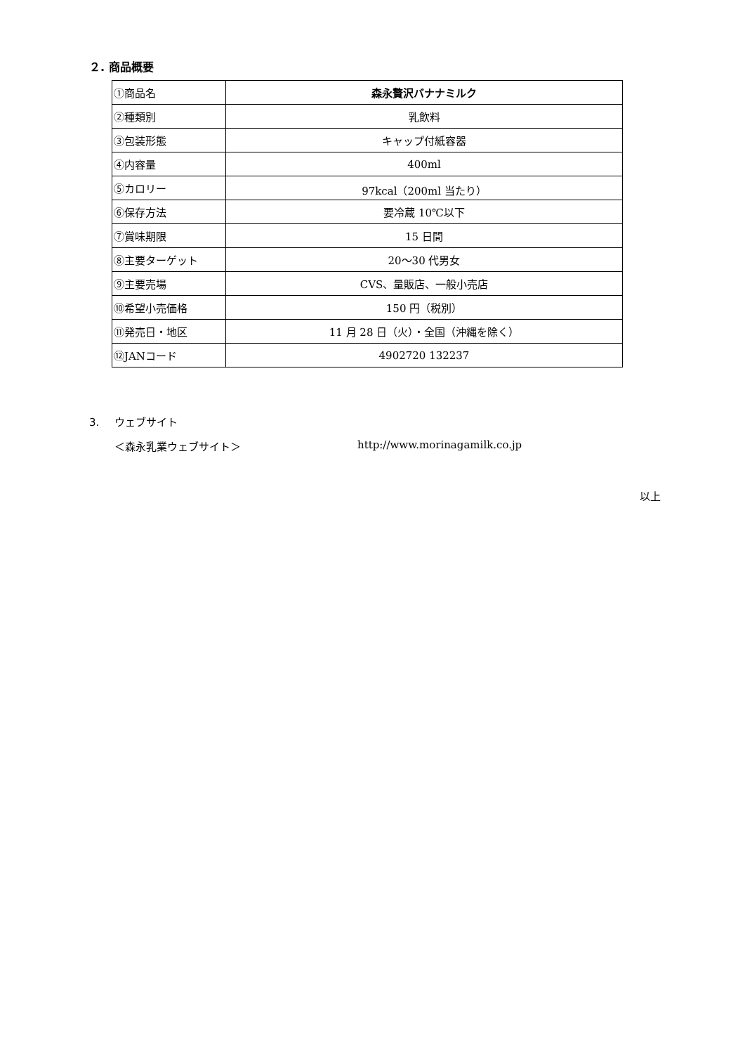２. 商品概要
| ①商品名 | 森永贅沢バナナミルク |
| ②種類別 | 乳飲料 |
| ③包装形態 | キャップ付紙容器 |
| ④内容量 | 400ml |
| ⑤カロリー | 97kcal（200ml 当たり） |
| ⑥保存方法 | 要冷蔵 10℃以下 |
| ⑦賞味期限 | 15 日間 |
| ⑧主要ターゲット | 20～30 代男女 |
| ⑨主要売場 | CVS、量販店、一般小売店 |
| ⑩希望小売価格 | 150 円（税別） |
| ⑪発売日・地区 | 11 月 28 日（火）・全国（沖縄を除く） |
| ⑫JANコード | 4902720 132237 |
3. ウェブサイト
＜森永乳業ウェブサイト＞ http://www.morinagamilk.co.jp
以上